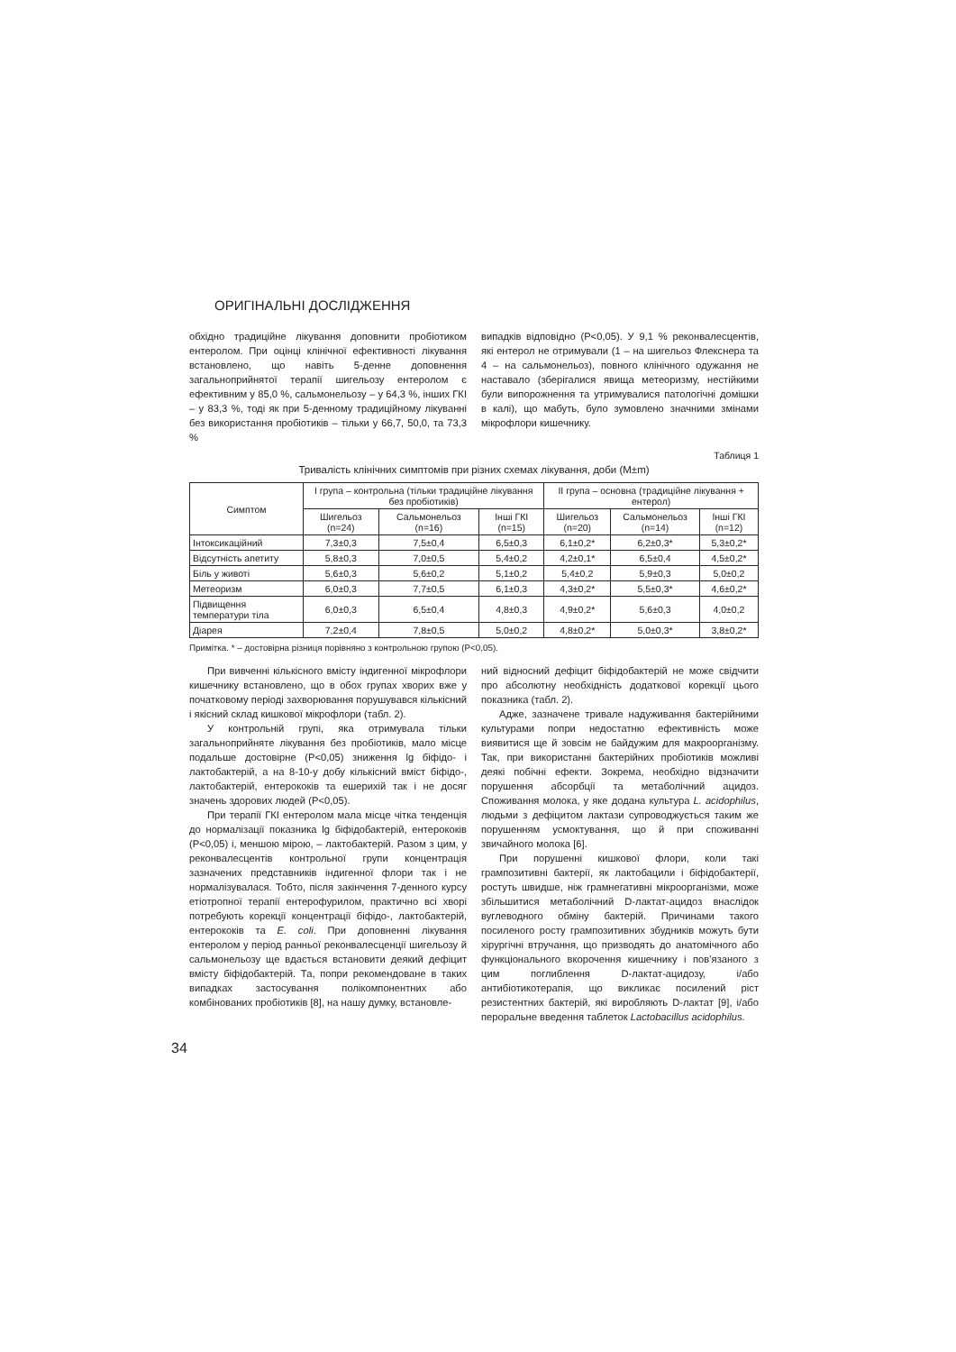ОРИГІНАЛЬНІ ДОСЛІДЖЕННЯ
обхідно традиційне лікування доповнити пробіотиком ентеролом. При оцінці клінічної ефективності лікування встановлено, що навіть 5-денне доповнення загальноприйнятої терапії шигельозу ентеролом є ефективним у 85,0 %, сальмонельозу – у 64,3 %, інших ГКІ – у 83,3 %, тоді як при 5-денному традиційному лікуванні без використання пробіотиків – тільки у 66,7, 50,0, та 73,3 %
випадків відповідно (P<0,05). У 9,1 % реконвалесцентів, які ентерол не отримували (1 – на шигельоз Флекснера та 4 – на сальмонельоз), повного клінічного одужання не наставало (зберігалися явища метеоризму, нестійкими були випорожнення та утримувалися патологічні домішки в калі), що мабуть, було зумовлено значними змінами мікрофлори кишечнику.
Таблиця 1
Тривалість клінічних симптомів при різних схемах лікування, доби (M±m)
| Симптом | І група – контрольна (тільки традиційне лікування без пробіотиків) | | | ІІ група – основна (традиційне лікування + ентерол) | | |
| --- | --- | --- | --- | --- | --- | --- |
| | Шигельоз (n=24) | Сальмонельоз (n=16) | Інші ГКІ (n=15) | Шигельоз (n=20) | Сальмонельоз (n=14) | Інші ГКІ (n=12) |
| Інтоксикаційний | 7,3±0,3 | 7,5±0,4 | 6,5±0,3 | 6,1±0,2* | 6,2±0,3* | 5,3±0,2* |
| Відсутність апетиту | 5,8±0,3 | 7,0±0,5 | 5,4±0,2 | 4,2±0,1* | 6,5±0,4 | 4,5±0,2* |
| Біль у животі | 5,6±0,3 | 5,6±0,2 | 5,1±0,2 | 5,4±0,2 | 5,9±0,3 | 5,0±0,2 |
| Метеоризм | 6,0±0,3 | 7,7±0,5 | 6,1±0,3 | 4,3±0,2* | 5,5±0,3* | 4,6±0,2* |
| Підвищення температури тіла | 6,0±0,3 | 6,5±0,4 | 4,8±0,3 | 4,9±0,2* | 5,6±0,3 | 4,0±0,2 |
| Діарея | 7,2±0,4 | 7,8±0,5 | 5,0±0,2 | 4,8±0,2* | 5,0±0,3* | 3,8±0,2* |
Примітка. * – достовірна різниця порівняно з контрольною групою (P<0,05).
При вивченні кількісного вмісту індигенної мікрофлори кишечнику встановлено, що в обох групах хворих вже у початковому періоді захворювання порушувався кількісний і якісний склад кишкової мікрофлори (табл. 2).
У контрольній групі, яка отримувала тільки загальноприйняте лікування без пробіотиків, мало місце подальше достовірне (P<0,05) зниження lg біфідо- і лактобактерій, а на 8-10-у добу кількісний вміст біфідо-, лактобактерій, ентерококів та ешерихій так і не досяг значень здорових людей (P<0,05).
При терапії ГКІ ентеролом мала місце чітка тенденція до нормалізації показника lg біфідобактерій, ентерококів (P<0,05) і, меншою мірою, – лактобактерій. Разом з цим, у реконвалесцентів контрольної групи концентрація зазначених представників індигенної флори так і не нормалізувалася. Тобто, після закінчення 7-денного курсу етіотропної терапії ентерофурилом, практично всі хворі потребують корекції концентрації біфідо-, лактобактерій, ентерококів та E. coli. При доповненні лікування ентеролом у період ранньої реконвалесценції шигельозу й сальмонельозу ще вдається встановити деякий дефіцит вмісту біфідобактерій. Та, попри рекомендоване в таких випадках застосування полікомпонентних або комбінованих пробіотиків [8], на нашу думку, встановле-
ний відносний дефіцит біфідобактерій не може свідчити про абсолютну необхідність додаткової корекції цього показника (табл. 2).
Адже, зазначене тривале надуживання бактерійними культурами попри недостатню ефективність може виявитися ще й зовсім не байдужим для макроорганізму. Так, при використанні бактерійних пробіотиків можливі деякі побічні ефекти. Зокрема, необхідно відзначити порушення абсорбції та метаболічний ацидоз. Споживання молока, у яке додана культура L. acidophilus, людьми з дефіцитом лактази супроводжується таким же порушенням усмоктування, що й при споживанні звичайного молока [6].
При порушенні кишкової флори, коли такі грампозитивні бактерії, як лактобацили і біфідобактерії, ростуть швидше, ніж грамнегативні мікроорганізми, може збільшитися метаболічний D-лактат-ацидоз внаслідок вуглеводного обміну бактерій. Причинами такого посиленого росту грампозитивних збудників можуть бути хірургічні втручання, що призводять до анатомічного або функціонального вкорочення кишечнику і пов’язаного з цим поглиблення D-лактат-ацидозу, і/або антибіотикотерапія, що викликає посилений ріст резистентних бактерій, які виробляють D-лактат [9], і/або пероральне введення таблеток Lactobacillus acidophilus.
34